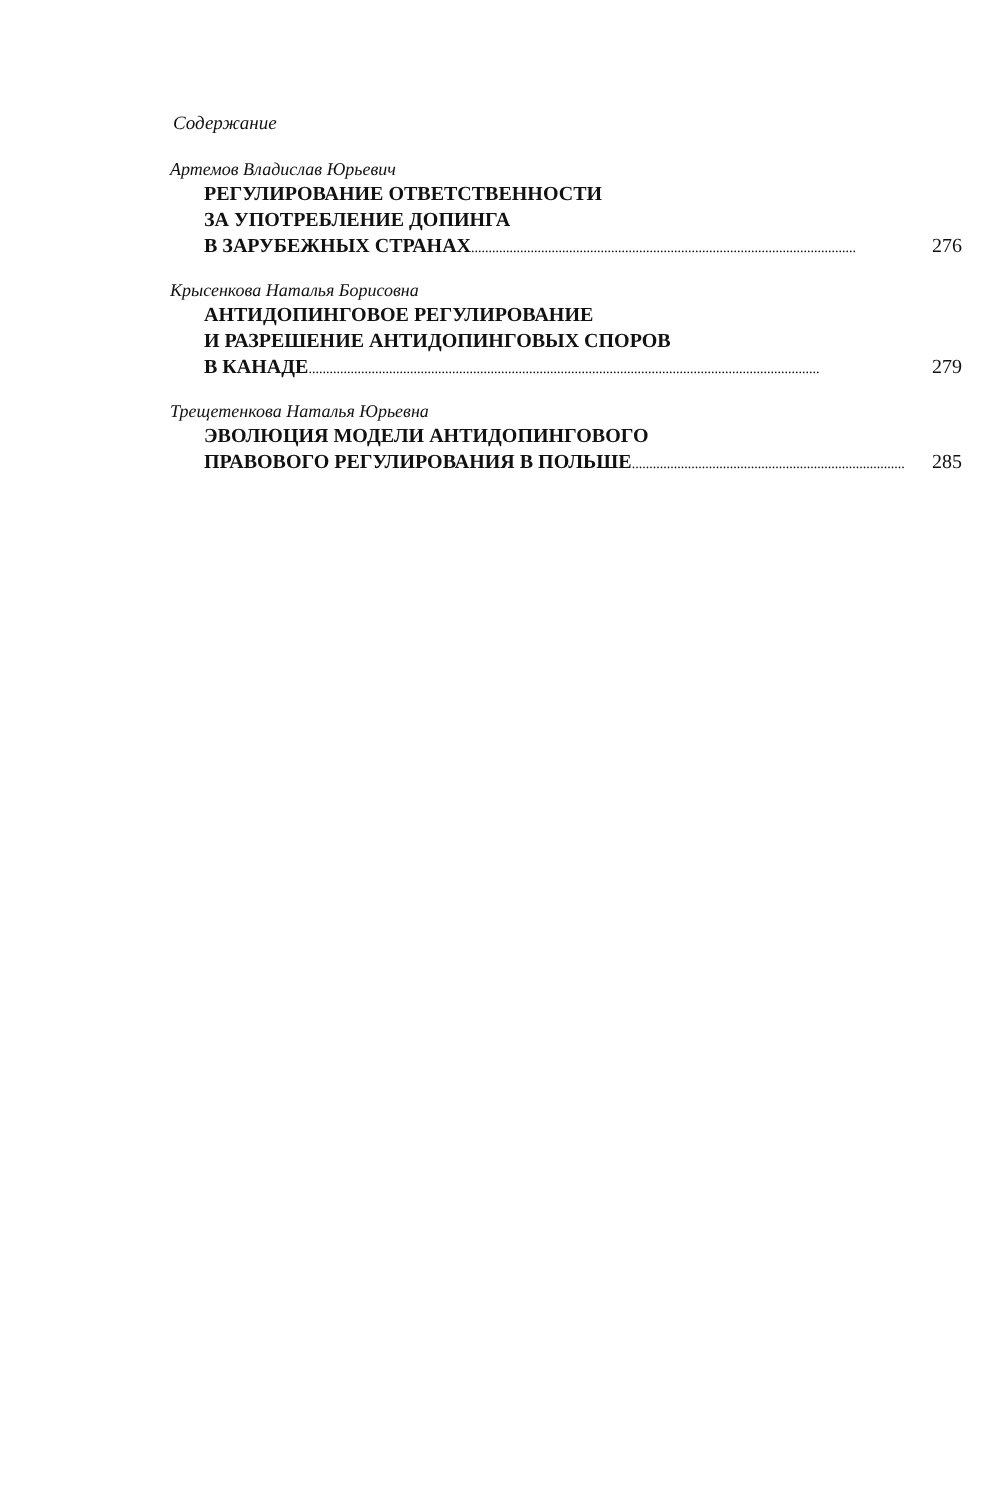Содержание
Артемов Владислав Юрьевич
РЕГУЛИРОВАНИЕ ОТВЕТСТВЕННОСТИ
ЗА УПОТРЕБЛЕНИЕ ДОПИНГА
В ЗАРУБЕЖНЫХ СТРАНАХ.............................................................................................................. 276
Крысенкова Наталья Борисовна
АНТИДОПИНГОВОЕ РЕГУЛИРОВАНИЕ
И РАЗРЕШЕНИЕ АНТИДОПИНГОВЫХ СПОРОВ
В КАНАДЕ.................................................................................................................................................. 279
Трещетенкова Наталья Юрьевна
ЭВОЛЮЦИЯ МОДЕЛИ АНТИДОПИНГОВОГО
ПРАВОВОГО РЕГУЛИРОВАНИЯ В ПОЛЬШЕ.............................................................................. 285